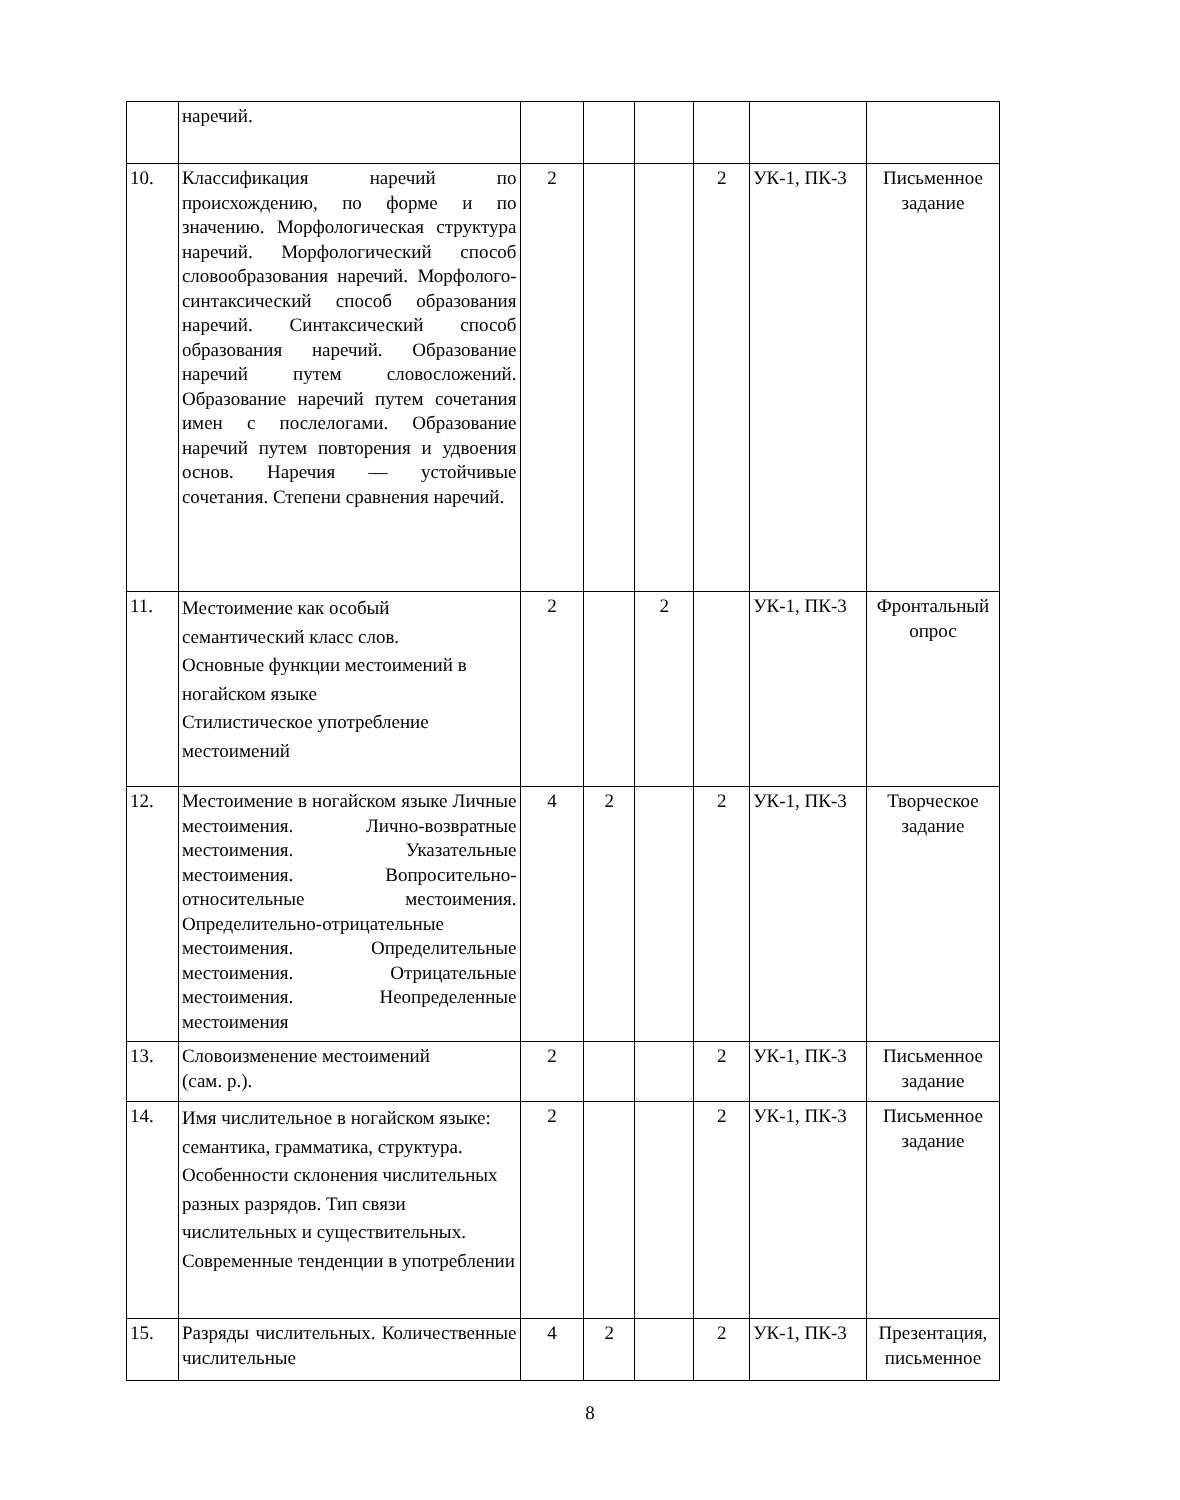| | наречий. | | | | | | |
| 10. | Классификация наречий по происхождению, по форме и по значению. Морфологическая структура наречий. Морфологический способ словообразования наречий. Морфолого-синтаксический способ образования наречий. Синтаксический способ образования наречий. Образование наречий путем словосложений. Образование наречий путем сочетания имен с послелогами. Образование наречий путем повторения и удвоения основ. Наречия — устойчивые сочетания. Степени сравнения наречий. | 2 | | | 2 | УК-1, ПК-3 | Письменное задание |
| 11. | Местоимение как особый семантический класс слов. Основные функции местоимений в ногайском языке Стилистическое употребление местоимений | 2 | | 2 | | УК-1, ПК-3 | Фронтальный опрос |
| 12. | Местоимение в ногайском языке Личные местоимения. Лично-возвратные местоимения. Указательные местоимения. Вопросительно-относительные местоимения. Определительно-отрицательные местоимения. Определительные местоимения. Отрицательные местоимения. Неопределенные местоимения | 4 | 2 | | 2 | УК-1, ПК-3 | Творческое задание |
| 13. | Словоизменение местоимений (сам. р.). | 2 | | | 2 | УК-1, ПК-3 | Письменное задание |
| 14. | Имя числительное в ногайском языке: семантика, грамматика, структура. Особенности склонения числительных разных разрядов. Тип связи числительных и существительных. Современные тенденции в употреблении | 2 | | | 2 | УК-1, ПК-3 | Письменное задание |
| 15. | Разряды числительных. Количественные числительные | 4 | 2 | | 2 | УК-1, ПК-3 | Презентация, письменное |
8